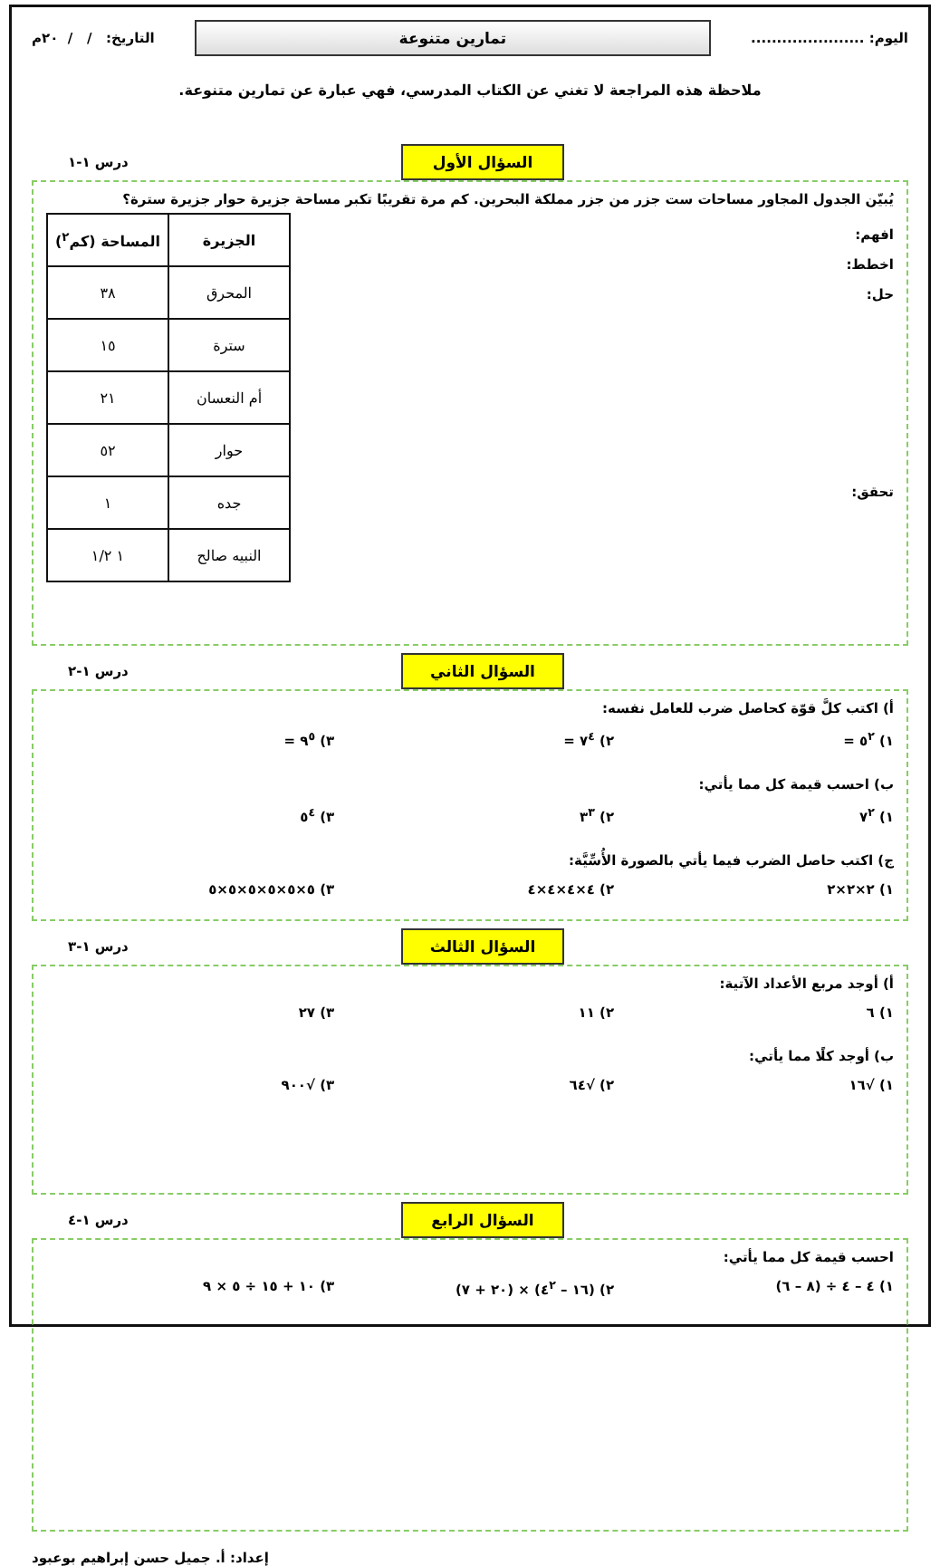اليوم: ......................
تمارين متنوعة
التاريخ: / / ٢٠م
ملاحظة هذه المراجعة لا تغني عن الكتاب المدرسي، فهي عبارة عن تمارين متنوعة.
السؤال الأول
درس ١-١
يُبيّن الجدول المجاور مساحات ست جزر من جزر مملكة البحرين. كم مرة تقريبًا تكبر مساحة جزيرة حوار جزيرة سترة؟
افهم:
اخطط:
حل:
تحقق:
| الجزيرة | المساحة (كم<sup>٢</sup>) |
| --- | --- |
| المحرق | ٣٨ |
| سترة | ١٥ |
| أم النعسان | ٢١ |
| حوار | ٥٢ |
| جده | ١ |
| النبيه صالح | ١ ١/٢ |
السؤال الثاني
درس ١-٢
أ) اكتب كلَّ قوّة كحاصل ضرب للعامل نفسه:
١) ٥<sup>٢</sup> = ٢) ٧<sup>٤</sup> = ٣) ٩<sup>٥</sup> =
ب) احسب قيمة كل مما يأتي:
١) ٧<sup>٢</sup> ٢) ٣<sup>٣</sup> ٣) ٥<sup>٤</sup>
ج) اكتب حاصل الضرب فيما يأتي بالصورة الأُسِّيَّة:
١) ٢×٢×٢ ٢) ٤×٤×٤×٤ ٣) ٥×٥×٥×٥×٥×٥
السؤال الثالث
درس ١-٣
أ) أوجد مربع الأعداد الآتية:
١) ٦ ٢) ١١ ٣) ٢٧
ب) أوجد كلًا مما يأتي:
١) √١٦ ٢) √٦٤ ٣) √٩٠٠
السؤال الرابع
درس ١-٤
احسب قيمة كل مما يأتي:
١) ٤ – ٤ ÷ (٨ – ٦) ٢) (١٦ – ٤<sup>٢</sup>) × (٢٠ + ٧) ٣) ١٠ + ١٥ ÷ ٥ × ٩
إعداد: أ. جميل حسن إبراهيم بوعبود